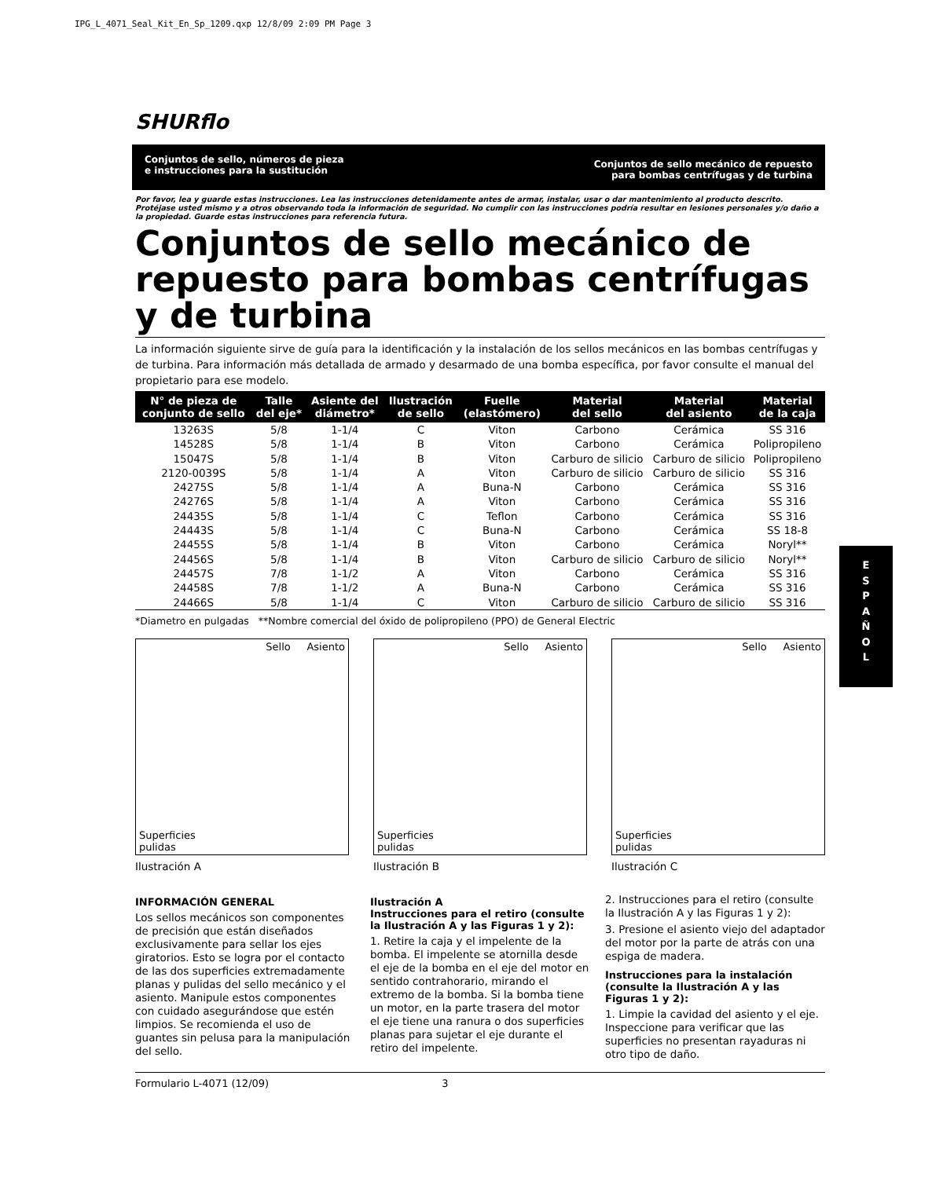IPG_L_4071_Seal_Kit_En_Sp_1209.qxp 12/8/09 2:09 PM Page 3
E
S
P
A
Ñ
O
L
SHURflo
Conjuntos de sello, números de pieza
e instrucciones para la sustitución
Conjuntos de sello mecánico de repuesto
para bombas centrífugas y de turbina
Por favor, lea y guarde estas instrucciones. Lea las instrucciones detenidamente antes de armar, instalar, usar o dar mantenimiento al producto descrito. Protéjase usted mismo y a otros observando toda la información de seguridad. No cumplir con las instrucciones podría resultar en lesiones personales y/o daño a la propiedad. Guarde estas instrucciones para referencia futura.
Conjuntos de sello mecánico de repuesto para bombas centrífugas y de turbina
La información siguiente sirve de guía para la identificación y la instalación de los sellos mecánicos en las bombas centrífugas y de turbina. Para información más detallada de armado y desarmado de una bomba específica, por favor consulte el manual del propietario para ese modelo.
| N° de pieza de conjunto de sello | Talle del eje* | Asiente del diámetro* | Ilustración de sello | Fuelle (elastómero) | Material del sello | Material del asiento | Material de la caja |
| --- | --- | --- | --- | --- | --- | --- | --- |
| 13263S | 5/8 | 1-1/4 | C | Viton | Carbono | Cerámica | SS 316 |
| 14528S | 5/8 | 1-1/4 | B | Viton | Carbono | Cerámica | Polipropileno |
| 15047S | 5/8 | 1-1/4 | B | Viton | Carburo de silicio | Carburo de silicio | Polipropileno |
| 2120-0039S | 5/8 | 1-1/4 | A | Viton | Carburo de silicio | Carburo de silicio | SS 316 |
| 24275S | 5/8 | 1-1/4 | A | Buna-N | Carbono | Cerámica | SS 316 |
| 24276S | 5/8 | 1-1/4 | A | Viton | Carbono | Cerámica | SS 316 |
| 24435S | 5/8 | 1-1/4 | C | Teflon | Carbono | Cerámica | SS 316 |
| 24443S | 5/8 | 1-1/4 | C | Buna-N | Carbono | Cerámica | SS 18-8 |
| 24455S | 5/8 | 1-1/4 | B | Viton | Carbono | Cerámica | Noryl** |
| 24456S | 5/8 | 1-1/4 | B | Viton | Carburo de silicio | Carburo de silicio | Noryl** |
| 24457S | 7/8 | 1-1/2 | A | Viton | Carbono | Cerámica | SS 316 |
| 24458S | 7/8 | 1-1/2 | A | Buna-N | Carbono | Cerámica | SS 316 |
| 24466S | 5/8 | 1-1/4 | C | Viton | Carburo de silicio | Carburo de silicio | SS 316 |
*Diametro en pulgadas **Nombre comercial del óxido de polipropileno (PPO) de General Electric
Sello Asiento
Superficies
pulidas
Ilustración A
Sello Asiento
Superficies
pulidas
Ilustración B
Sello Asiento
Superficies
pulidas
Ilustración C
INFORMACIÓN GENERAL
Los sellos mecánicos son componentes de precisión que están diseñados exclusivamente para sellar los ejes giratorios. Esto se logra por el contacto de las dos superficies extremadamente planas y pulidas del sello mecánico y el asiento. Manipule estos componentes con cuidado asegurándose que estén limpios. Se recomienda el uso de guantes sin pelusa para la manipulación del sello.
Ilustración A
Instrucciones para el retiro (consulte la Ilustración A y las Figuras 1 y 2):
1. Retire la caja y el impelente de la bomba. El impelente se atornilla desde el eje de la bomba en el eje del motor en sentido contrahorario, mirando el extremo de la bomba. Si la bomba tiene un motor, en la parte trasera del motor el eje tiene una ranura o dos superficies planas para sujetar el eje durante el retiro del impelente.
2. Instrucciones para el retiro (consulte la Ilustración A y las Figuras 1 y 2):
3. Presione el asiento viejo del adaptador del motor por la parte de atrás con una espiga de madera.
Instrucciones para la instalación (consulte la Ilustración A y las Figuras 1 y 2):
1. Limpie la cavidad del asiento y el eje. Inspeccione para verificar que las superficies no presentan rayaduras ni otro tipo de daño.
Formulario L-4071 (12/09) 3